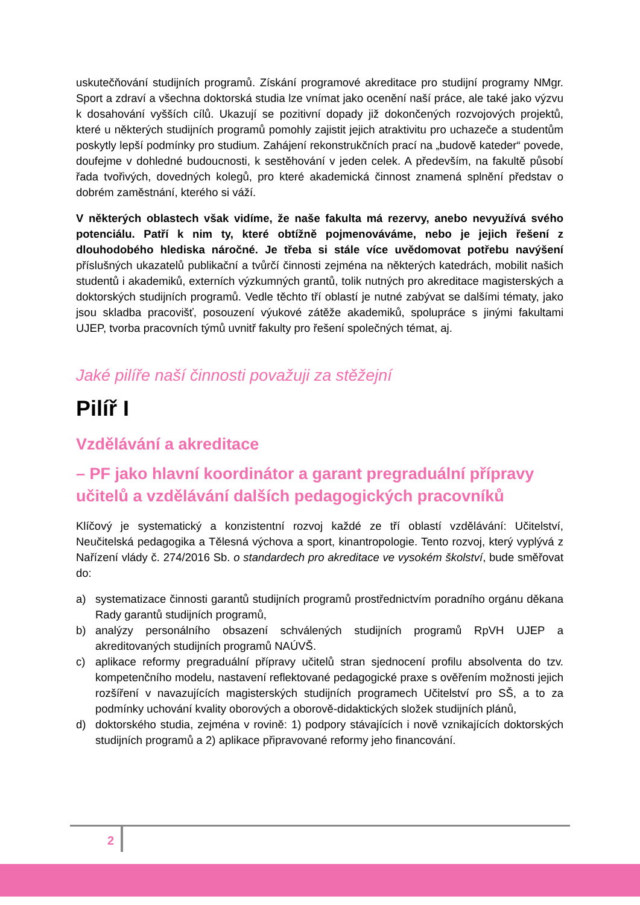uskutečňování studijních programů. Získání programové akreditace pro studijní programy NMgr. Sport a zdraví a všechna doktorská studia lze vnímat jako ocenění naší práce, ale také jako výzvu k dosahování vyšších cílů. Ukazují se pozitivní dopady již dokončených rozvojových projektů, které u některých studijních programů pomohly zajistit jejich atraktivitu pro uchazeče a studentům poskytly lepší podmínky pro studium. Zahájení rekonstrukčních prací na „budově kateder“ povede, doufejme v dohledné budoucnosti, k sestěhování v jeden celek. A především, na fakultě působí řada tvořivých, dovedných kolegů, pro které akademická činnost znamená splnění představ o dobrém zaměstnání, kterého si váží.
V některých oblastech však vidíme, že naše fakulta má rezervy, anebo nevyužívá svého potenciálu. Patří k nim ty, které obtížně pojmenováváme, nebo je jejich řešení z dlouhodobého hlediska náročné. Je třeba si stále více uvědomovat potřebu navýšení příslušných ukazatelů publikační a tvůrčí činnosti zejména na některých katedrách, mobilit našich studentů i akademiků, externích výzkumných grantů, tolik nutných pro akreditace magisterských a doktorských studijních programů. Vedle těchto tří oblastí je nutné zabývat se dalšími tématy, jako jsou skladba pracovišť, posouzení výukové zátěže akademiků, spolupráce s jinými fakultami UJEP, tvorba pracovních týmů uvnitř fakulty pro řešení společných témat, aj.
Jaké pilíře naší činnosti považuji za stěžejní
Pilíř I
Vzdělávání a akreditace
– PF jako hlavní koordinátor a garant pregraduální přípravy učitelů a vzdělávání dalších pedagogických pracovníků
Klíčový je systematický a konzistentní rozvoj každé ze tří oblastí vzdělávání: Učitelství, Neučitelská pedagogika a Tělesná výchova a sport, kinantropologie. Tento rozvoj, který vyplývá z Nařízení vlády č. 274/2016 Sb. o standardech pro akreditace ve vysokém školství, bude směřovat do:
a) systematizace činnosti garantů studijních programů prostřednictvím poradního orgánu děkana Rady garantů studijních programů,
b) analýzy personálního obsazení schválených studijních programů RpVH UJEP a akreditovaných studijních programů NAÚVŠ.
c) aplikace reformy pregraduální přípravy učitelů stran sjednocení profilu absolventa do tzv. kompetenčního modelu, nastavení reflektované pedagogické praxe s ověřením možnosti jejich rozšíření v navazujících magisterských studijních programech Učitelství pro SŠ, a to za podmínky uchování kvality oborových a oborově-didaktických složek studijních plánů,
d) doktorského studia, zejména v rovině: 1) podpory stávajících i nově vznikajících doktorských studijních programů a 2) aplikace připravované reformy jeho financování.
2